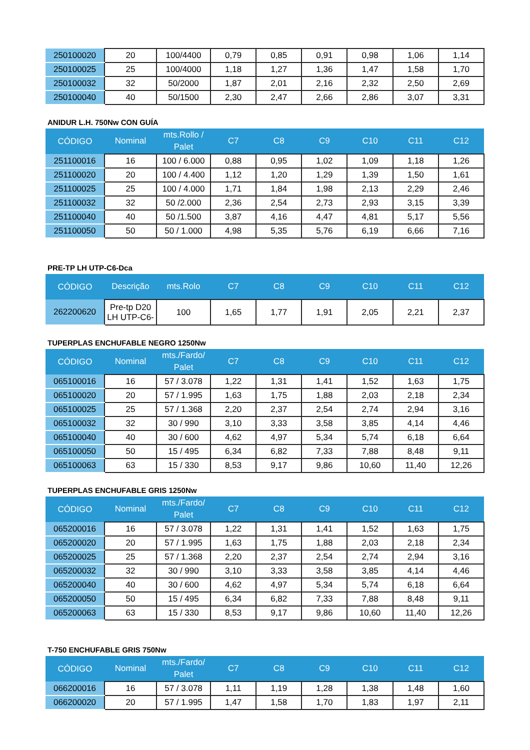| 250100020 | 20 | 100/4400 | 0,79 | 0,85 | 0,91 | 0,98 | 1,06 | 1,14 |
| 250100025 | 25 | 100/4000 | 1,18 | 1,27 | 1,36 | 1,47 | 1,58 | 1,70 |
| 250100032 | 32 | 50/2000 | 1,87 | 2,01 | 2,16 | 2,32 | 2,50 | 2,69 |
| 250100040 | 40 | 50/1500 | 2,30 | 2,47 | 2,66 | 2,86 | 3,07 | 3,31 |
ANIDUR L.H. 750Nw CON GUÍA
| CÓDIGO | Nominal | mts.Rollo / Palet | C7 | C8 | C9 | C10 | C11 | C12 |
| --- | --- | --- | --- | --- | --- | --- | --- | --- |
| 251100016 | 16 | 100 / 6.000 | 0,88 | 0,95 | 1,02 | 1,09 | 1,18 | 1,26 |
| 251100020 | 20 | 100 / 4.400 | 1,12 | 1,20 | 1,29 | 1,39 | 1,50 | 1,61 |
| 251100025 | 25 | 100 / 4.000 | 1,71 | 1,84 | 1,98 | 2,13 | 2,29 | 2,46 |
| 251100032 | 32 | 50 /2.000 | 2,36 | 2,54 | 2,73 | 2,93 | 3,15 | 3,39 |
| 251100040 | 40 | 50 /1.500 | 3,87 | 4,16 | 4,47 | 4,81 | 5,17 | 5,56 |
| 251100050 | 50 | 50 / 1.000 | 4,98 | 5,35 | 5,76 | 6,19 | 6,66 | 7,16 |
PRE-TP LH UTP-C6-Dca
| CÓDIGO | Descrição | mts.Rolo | C7 | C8 | C9 | C10 | C11 | C12 |
| --- | --- | --- | --- | --- | --- | --- | --- | --- |
| 262200620 | Pre-tp D20 LH UTP-C6- | 100 | 1,65 | 1,77 | 1,91 | 2,05 | 2,21 | 2,37 |
TUPERPLAS ENCHUFABLE NEGRO 1250Nw
| CÓDIGO | Nominal | mts./Fardo/ Palet | C7 | C8 | C9 | C10 | C11 | C12 |
| --- | --- | --- | --- | --- | --- | --- | --- | --- |
| 065100016 | 16 | 57 / 3.078 | 1,22 | 1,31 | 1,41 | 1,52 | 1,63 | 1,75 |
| 065100020 | 20 | 57 / 1.995 | 1,63 | 1,75 | 1,88 | 2,03 | 2,18 | 2,34 |
| 065100025 | 25 | 57 / 1.368 | 2,20 | 2,37 | 2,54 | 2,74 | 2,94 | 3,16 |
| 065100032 | 32 | 30 / 990 | 3,10 | 3,33 | 3,58 | 3,85 | 4,14 | 4,46 |
| 065100040 | 40 | 30 / 600 | 4,62 | 4,97 | 5,34 | 5,74 | 6,18 | 6,64 |
| 065100050 | 50 | 15 / 495 | 6,34 | 6,82 | 7,33 | 7,88 | 8,48 | 9,11 |
| 065100063 | 63 | 15 / 330 | 8,53 | 9,17 | 9,86 | 10,60 | 11,40 | 12,26 |
TUPERPLAS ENCHUFABLE GRIS 1250Nw
| CÓDIGO | Nominal | mts./Fardo/ Palet | C7 | C8 | C9 | C10 | C11 | C12 |
| --- | --- | --- | --- | --- | --- | --- | --- | --- |
| 065200016 | 16 | 57 / 3.078 | 1,22 | 1,31 | 1,41 | 1,52 | 1,63 | 1,75 |
| 065200020 | 20 | 57 / 1.995 | 1,63 | 1,75 | 1,88 | 2,03 | 2,18 | 2,34 |
| 065200025 | 25 | 57 / 1.368 | 2,20 | 2,37 | 2,54 | 2,74 | 2,94 | 3,16 |
| 065200032 | 32 | 30 / 990 | 3,10 | 3,33 | 3,58 | 3,85 | 4,14 | 4,46 |
| 065200040 | 40 | 30 / 600 | 4,62 | 4,97 | 5,34 | 5,74 | 6,18 | 6,64 |
| 065200050 | 50 | 15 / 495 | 6,34 | 6,82 | 7,33 | 7,88 | 8,48 | 9,11 |
| 065200063 | 63 | 15 / 330 | 8,53 | 9,17 | 9,86 | 10,60 | 11,40 | 12,26 |
T-750 ENCHUFABLE GRIS 750Nw
| CÓDIGO | Nominal | mts./Fardo/ Palet | C7 | C8 | C9 | C10 | C11 | C12 |
| --- | --- | --- | --- | --- | --- | --- | --- | --- |
| 066200016 | 16 | 57 / 3.078 | 1,11 | 1,19 | 1,28 | 1,38 | 1,48 | 1,60 |
| 066200020 | 20 | 57 / 1.995 | 1,47 | 1,58 | 1,70 | 1,83 | 1,97 | 2,11 |